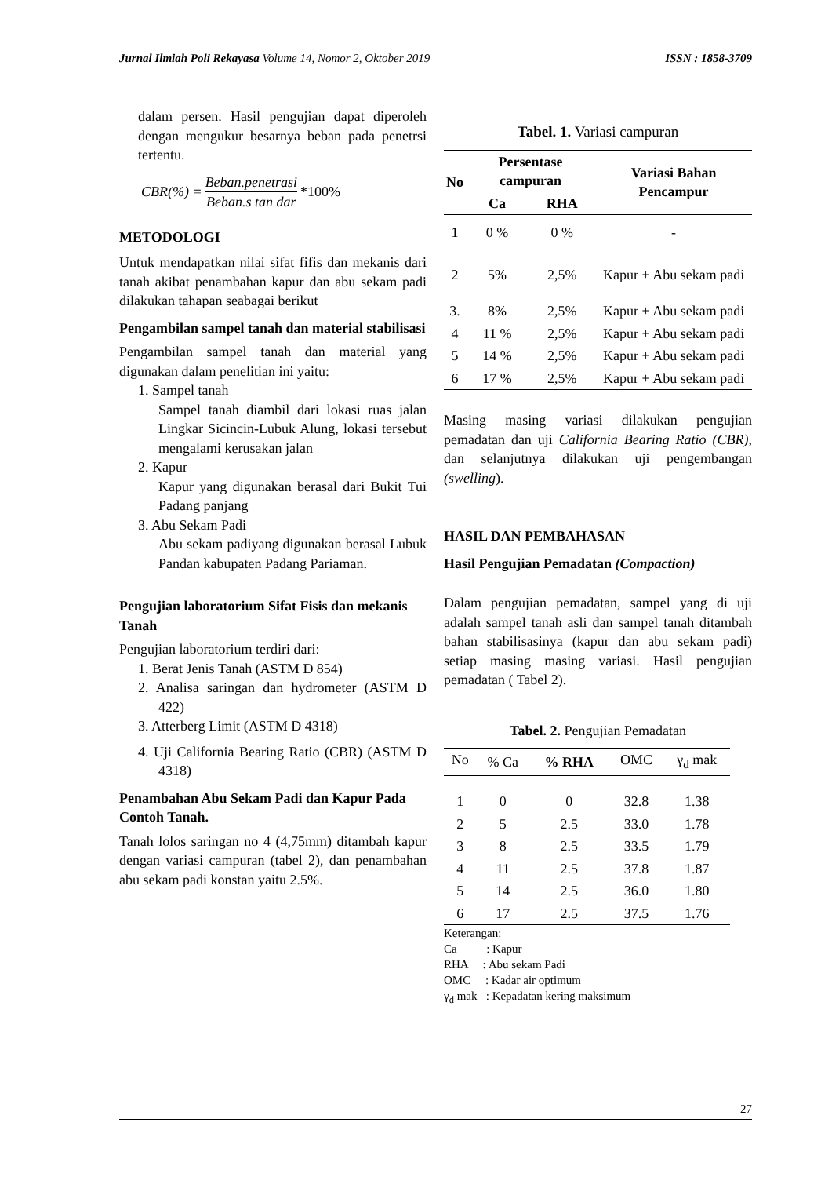Jurnal Ilmiah Poli Rekayasa Volume 14, Nomor 2, Oktober 2019 ISSN : 1858-3709
dalam persen. Hasil pengujian dapat diperoleh dengan mengukur besarnya beban pada penetrsi tertentu.
CBR(%) = Beban.penetrasi Beban.s tan dar *100%
METODOLOGI
Untuk mendapatkan nilai sifat fifis dan mekanis dari tanah akibat penambahan kapur dan abu sekam padi dilakukan tahapan seabagai berikut
Pengambilan sampel tanah dan material stabilisasi
Pengambilan sampel tanah dan material yang digunakan dalam penelitian ini yaitu:
1. Sampel tanah
Sampel tanah diambil dari lokasi ruas jalan Lingkar Sicincin-Lubuk Alung, lokasi tersebut mengalami kerusakan jalan
2. Kapur
Kapur yang digunakan berasal dari Bukit Tui Padang panjang
3. Abu Sekam Padi
Abu sekam padiyang digunakan berasal Lubuk Pandan kabupaten Padang Pariaman.
Pengujian laboratorium Sifat Fisis dan mekanis Tanah
Pengujian laboratorium terdiri dari:
1. Berat Jenis Tanah (ASTM D 854)
2. Analisa saringan dan hydrometer (ASTM D 422)
3. Atterberg Limit (ASTM D 4318)
4. Uji California Bearing Ratio (CBR) (ASTM D 4318)
Penambahan Abu Sekam Padi dan Kapur Pada Contoh Tanah.
Tanah lolos saringan no 4 (4,75mm) ditambah kapur dengan variasi campuran (tabel 2), dan penambahan abu sekam padi konstan yaitu 2.5%.
Tabel. 1. Variasi campuran
| No | Persentase campuran | | Variasi Bahan Pencampur |
| --- | --- | --- | --- |
| | Ca | RHA | |
| 1 | 0 % | 0 % | - |
| 2 | 5% | 2,5% | Kapur + Abu sekam padi |
| 3. | 8% | 2,5% | Kapur + Abu sekam padi |
| 4 | 11 % | 2,5% | Kapur + Abu sekam padi |
| 5 | 14 % | 2,5% | Kapur + Abu sekam padi |
| 6 | 17 % | 2,5% | Kapur + Abu sekam padi |
Masing masing variasi dilakukan pengujian pemadatan dan uji California Bearing Ratio (CBR), dan selanjutnya dilakukan uji pengembangan (swelling).
HASIL DAN PEMBAHASAN
Hasil Pengujian Pemadatan (Compaction)
Dalam pengujian pemadatan, sampel yang di uji adalah sampel tanah asli dan sampel tanah ditambah bahan stabilisasinya (kapur dan abu sekam padi) setiap masing masing variasi. Hasil pengujian pemadatan ( Tabel 2).
Tabel. 2. Pengujian Pemadatan
| No | % Ca | % RHA | OMC | γ<sub>d</sub> mak |
| --- | --- | --- | --- | --- |
| 1 | 0 | 0 | 32.8 | 1.38 |
| 2 | 5 | 2.5 | 33.0 | 1.78 |
| 3 | 8 | 2.5 | 33.5 | 1.79 |
| 4 | 11 | 2.5 | 37.8 | 1.87 |
| 5 | 14 | 2.5 | 36.0 | 1.80 |
| 6 | 17 | 2.5 | 37.5 | 1.76 |
Keterangan:
Ca : Kapur
RHA : Abu sekam Padi
OMC : Kadar air optimum
γ<sub>d</sub> mak : Kepadatan kering maksimum
27